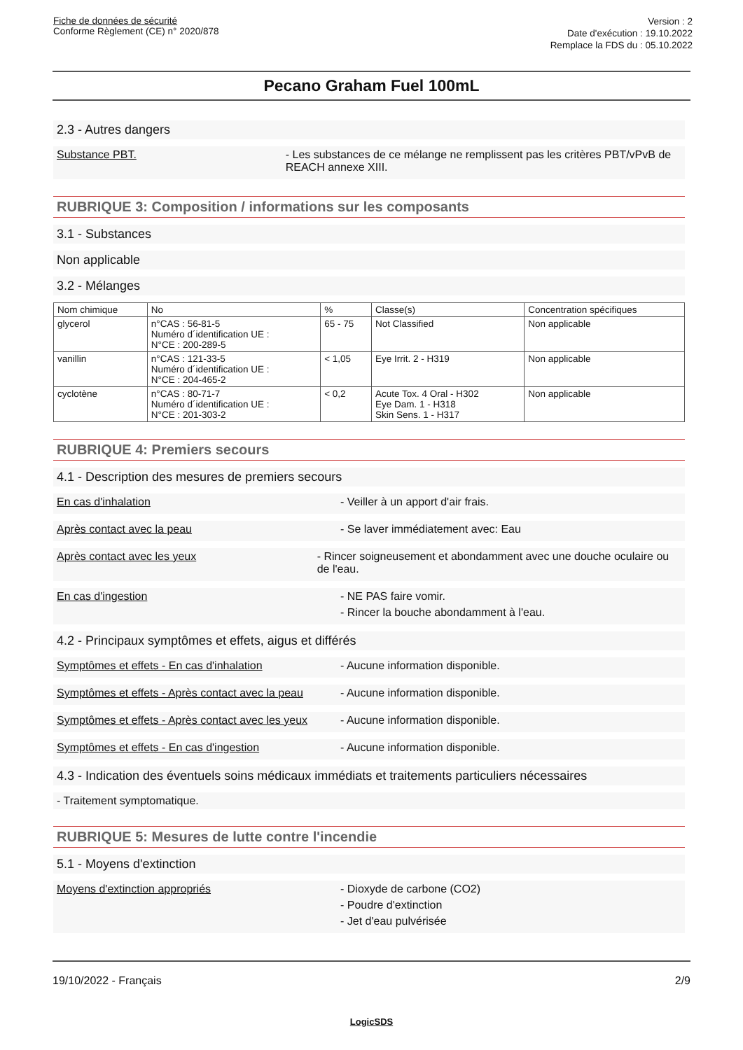Fiche de données de sécurité
Conforme Règlement (CE) n° 2020/878
Version : 2
Date d'exécution : 19.10.2022
Remplace la FDS du : 05.10.2022
Pecano Graham Fuel 100mL
2.3 - Autres dangers
Substance PBT. - Les substances de ce mélange ne remplissent pas les critères PBT/vPvB de REACH annexe XIII.
RUBRIQUE 3: Composition / informations sur les composants
3.1 - Substances
Non applicable
3.2 - Mélanges
| Nom chimique | No | % | Classe(s) | Concentration spécifiques |
| --- | --- | --- | --- | --- |
| glycerol | n°CAS : 56-81-5 Numéro d´identification UE : N°CE : 200-289-5 | 65 - 75 | Not Classified | Non applicable |
| vanillin | n°CAS : 121-33-5 Numéro d´identification UE : N°CE : 204-465-2 | < 1,05 | Eye Irrit. 2 - H319 | Non applicable |
| cyclotène | n°CAS : 80-71-7 Numéro d´identification UE : N°CE : 201-303-2 | < 0,2 | Acute Tox. 4 Oral - H302 Eye Dam. 1 - H318 Skin Sens. 1 - H317 | Non applicable |
RUBRIQUE 4: Premiers secours
4.1 - Description des mesures de premiers secours
En cas d'inhalation - Veiller à un apport d'air frais.
Après contact avec la peau - Se laver immédiatement avec: Eau
Après contact avec les yeux - Rincer soigneusement et abondamment avec une douche oculaire ou de l'eau.
En cas d'ingestion - NE PAS faire vomir.
- Rincer la bouche abondamment à l'eau.
4.2 - Principaux symptômes et effets, aigus et différés
Symptômes et effets - En cas d'inhalation - Aucune information disponible.
Symptômes et effets - Après contact avec la peau
- Aucune information disponible.
Symptômes et effets - Après contact avec les yeux
- Aucune information disponible.
Symptômes et effets - En cas d'ingestion - Aucune information disponible.
4.3 - Indication des éventuels soins médicaux immédiats et traitements particuliers nécessaires
- Traitement symptomatique.
RUBRIQUE 5: Mesures de lutte contre l'incendie
5.1 - Moyens d'extinction
Moyens d'extinction appropriés - Dioxyde de carbone (CO2)
- Poudre d'extinction
- Jet d'eau pulvérisée
19/10/2022 - Français 2/9
LogicSDS